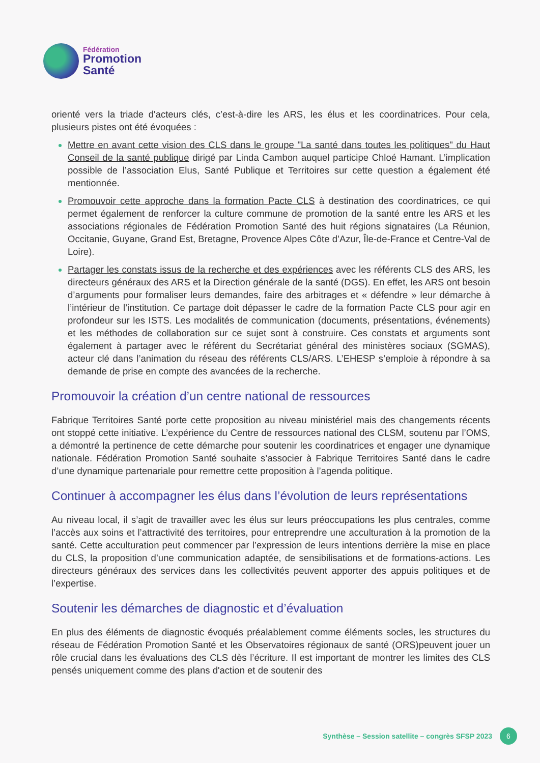Fédération
Promotion
Santé
orienté vers la triade d'acteurs clés, c’est-à-dire les ARS, les élus et les coordinatrices. Pour cela, plusieurs pistes ont été évoquées :
Mettre en avant cette vision des CLS dans le groupe "La santé dans toutes les politiques" du Haut Conseil de la santé publique dirigé par Linda Cambon auquel participe Chloé Hamant. L’implication possible de l’association Elus, Santé Publique et Territoires sur cette question a également été mentionnée.
Promouvoir cette approche dans la formation Pacte CLS à destination des coordinatrices, ce qui permet également de renforcer la culture commune de promotion de la santé entre les ARS et les associations régionales de Fédération Promotion Santé des huit régions signataires (La Réunion, Occitanie, Guyane, Grand Est, Bretagne, Provence Alpes Côte d’Azur, Île-de-France et Centre-Val de Loire).
Partager les constats issus de la recherche et des expériences avec les référents CLS des ARS, les directeurs généraux des ARS et la Direction générale de la santé (DGS). En effet, les ARS ont besoin d’arguments pour formaliser leurs demandes, faire des arbitrages et « défendre » leur démarche à l’intérieur de l’institution. Ce partage doit dépasser le cadre de la formation Pacte CLS pour agir en profondeur sur les ISTS. Les modalités de communication (documents, présentations, événements) et les méthodes de collaboration sur ce sujet sont à construire. Ces constats et arguments sont également à partager avec le référent du Secrétariat général des ministères sociaux (SGMAS), acteur clé dans l’animation du réseau des référents CLS/ARS. L’EHESP s’emploie à répondre à sa demande de prise en compte des avancées de la recherche.
Promouvoir la création d’un centre national de ressources
Fabrique Territoires Santé porte cette proposition au niveau ministériel mais des changements récents ont stoppé cette initiative. L’expérience du Centre de ressources national des CLSM, soutenu par l’OMS, a démontré la pertinence de cette démarche pour soutenir les coordinatrices et engager une dynamique nationale. Fédération Promotion Santé souhaite s’associer à Fabrique Territoires Santé dans le cadre d’une dynamique partenariale pour remettre cette proposition à l’agenda politique.
Continuer à accompagner les élus dans l’évolution de leurs représentations
Au niveau local, il s’agit de travailler avec les élus sur leurs préoccupations les plus centrales, comme l’accès aux soins et l’attractivité des territoires, pour entreprendre une acculturation à la promotion de la santé. Cette acculturation peut commencer par l’expression de leurs intentions derrière la mise en place du CLS, la proposition d’une communication adaptée, de sensibilisations et de formations-actions. Les directeurs généraux des services dans les collectivités peuvent apporter des appuis politiques et de l’expertise.
Soutenir les démarches de diagnostic et d’évaluation
En plus des éléments de diagnostic évoqués préalablement comme éléments socles, les structures du réseau de Fédération Promotion Santé et les Observatoires régionaux de santé (ORS)peuvent jouer un rôle crucial dans les évaluations des CLS dès l’écriture. Il est important de montrer les limites des CLS pensés uniquement comme des plans d'action et de soutenir des
Synthèse – Session satellite – congrès SFSP 2023
6